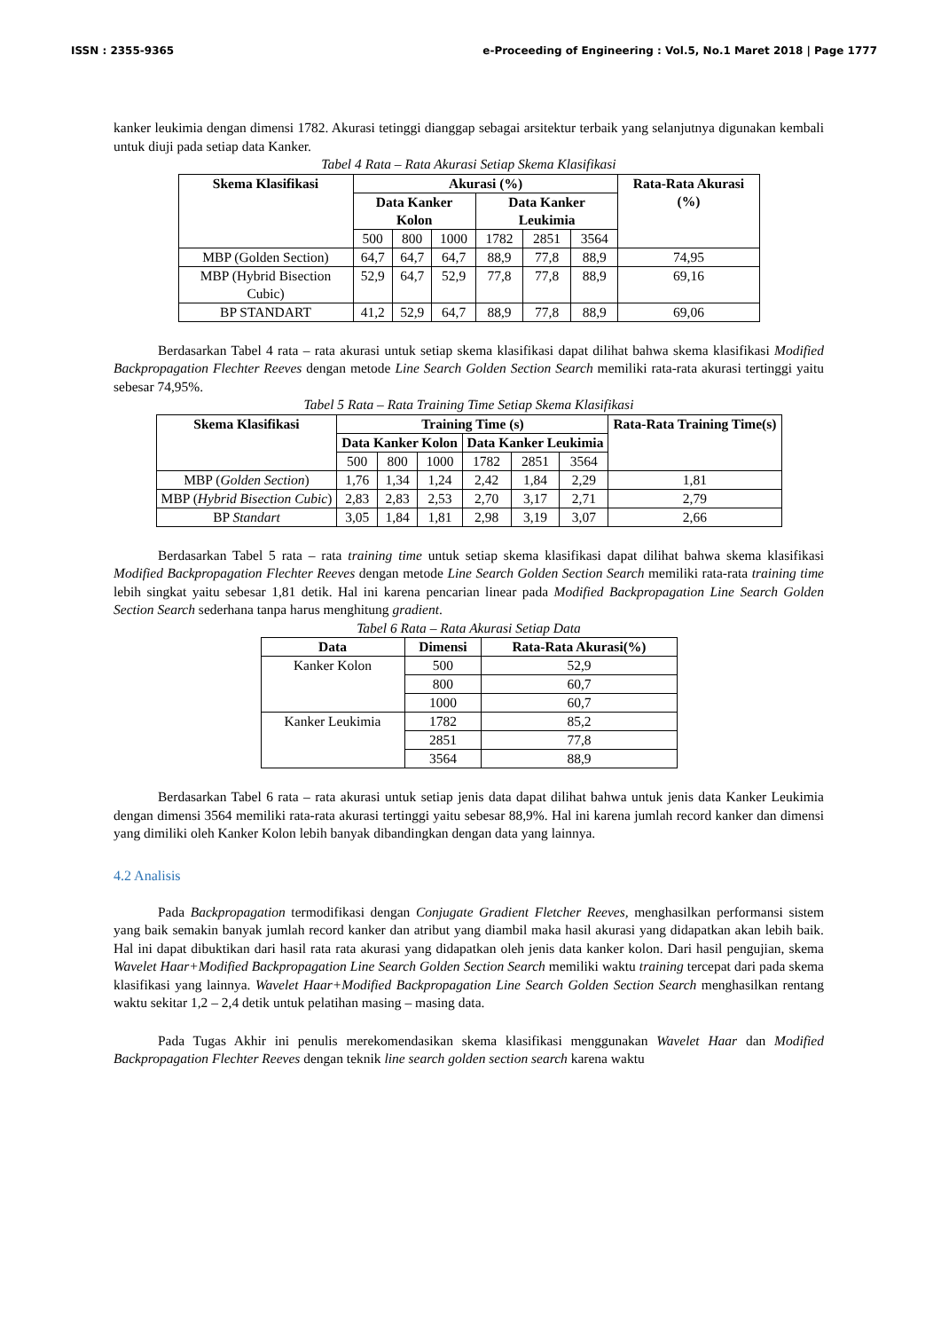ISSN : 2355-9365 e-Proceeding of Engineering : Vol.5, No.1 Maret 2018 | Page 1777
kanker leukimia dengan dimensi 1782. Akurasi tetinggi dianggap sebagai arsitektur terbaik yang selanjutnya digunakan kembali untuk diuji pada setiap data Kanker.
Tabel 4 Rata – Rata Akurasi Setiap Skema Klasifikasi
| Skema Klasifikasi | Akurasi (%) | | | | | | Rata-Rata Akurasi (%) |
| --- | --- | --- | --- | --- | --- | --- | --- |
| | Data Kanker Kolon | | | Data Kanker Leukimia | | | |
| | 500 | 800 | 1000 | 1782 | 2851 | 3564 | |
| MBP (Golden Section) | 64,7 | 64,7 | 64,7 | 88,9 | 77,8 | 88,9 | 74,95 |
| MBP (Hybrid Bisection Cubic) | 52,9 | 64,7 | 52,9 | 77,8 | 77,8 | 88,9 | 69,16 |
| BP STANDART | 41,2 | 52,9 | 64,7 | 88,9 | 77,8 | 88,9 | 69,06 |
Berdasarkan Tabel 4 rata – rata akurasi untuk setiap skema klasifikasi dapat dilihat bahwa skema klasifikasi Modified Backpropagation Flechter Reeves dengan metode Line Search Golden Section Search memiliki rata-rata akurasi tertinggi yaitu sebesar 74,95%.
Tabel 5 Rata – Rata Training Time Setiap Skema Klasifikasi
| Skema Klasifikasi | Training Time (s) | | | | | | Rata-Rata Training Time(s) |
| --- | --- | --- | --- | --- | --- | --- | --- |
| | Data Kanker Kolon | | | Data Kanker Leukimia | | | |
| | 500 | 800 | 1000 | 1782 | 2851 | 3564 | |
| MBP ( Golden Section ) | 1,76 | 1,34 | 1,24 | 2,42 | 1,84 | 2,29 | 1,81 |
| MBP ( Hybrid Bisection Cubic ) | 2,83 | 2,83 | 2,53 | 2,70 | 3,17 | 2,71 | 2,79 |
| BP Standart | 3,05 | 1,84 | 1,81 | 2,98 | 3,19 | 3,07 | 2,66 |
Berdasarkan Tabel 5 rata – rata training time untuk setiap skema klasifikasi dapat dilihat bahwa skema klasifikasi Modified Backpropagation Flechter Reeves dengan metode Line Search Golden Section Search memiliki rata-rata training time lebih singkat yaitu sebesar 1,81 detik. Hal ini karena pencarian linear pada Modified Backpropagation Line Search Golden Section Search sederhana tanpa harus menghitung gradient.
Tabel 6 Rata – Rata Akurasi Setiap Data
| Data | Dimensi | Rata-Rata Akurasi(%) |
| --- | --- | --- |
| Kanker Kolon | 500 | 52,9 |
| | 800 | 60,7 |
| | 1000 | 60,7 |
| Kanker Leukimia | 1782 | 85,2 |
| | 2851 | 77,8 |
| | 3564 | 88,9 |
Berdasarkan Tabel 6 rata – rata akurasi untuk setiap jenis data dapat dilihat bahwa untuk jenis data Kanker Leukimia dengan dimensi 3564 memiliki rata-rata akurasi tertinggi yaitu sebesar 88,9%. Hal ini karena jumlah record kanker dan dimensi yang dimiliki oleh Kanker Kolon lebih banyak dibandingkan dengan data yang lainnya.
4.2 Analisis
Pada Backpropagation termodifikasi dengan Conjugate Gradient Fletcher Reeves, menghasilkan performansi sistem yang baik semakin banyak jumlah record kanker dan atribut yang diambil maka hasil akurasi yang didapatkan akan lebih baik. Hal ini dapat dibuktikan dari hasil rata rata akurasi yang didapatkan oleh jenis data kanker kolon. Dari hasil pengujian, skema Wavelet Haar+Modified Backpropagation Line Search Golden Section Search memiliki waktu training tercepat dari pada skema klasifikasi yang lainnya. Wavelet Haar+Modified Backpropagation Line Search Golden Section Search menghasilkan rentang waktu sekitar 1,2 – 2,4 detik untuk pelatihan masing – masing data.
Pada Tugas Akhir ini penulis merekomendasikan skema klasifikasi menggunakan Wavelet Haar dan Modified Backpropagation Flechter Reeves dengan teknik line search golden section search karena waktu